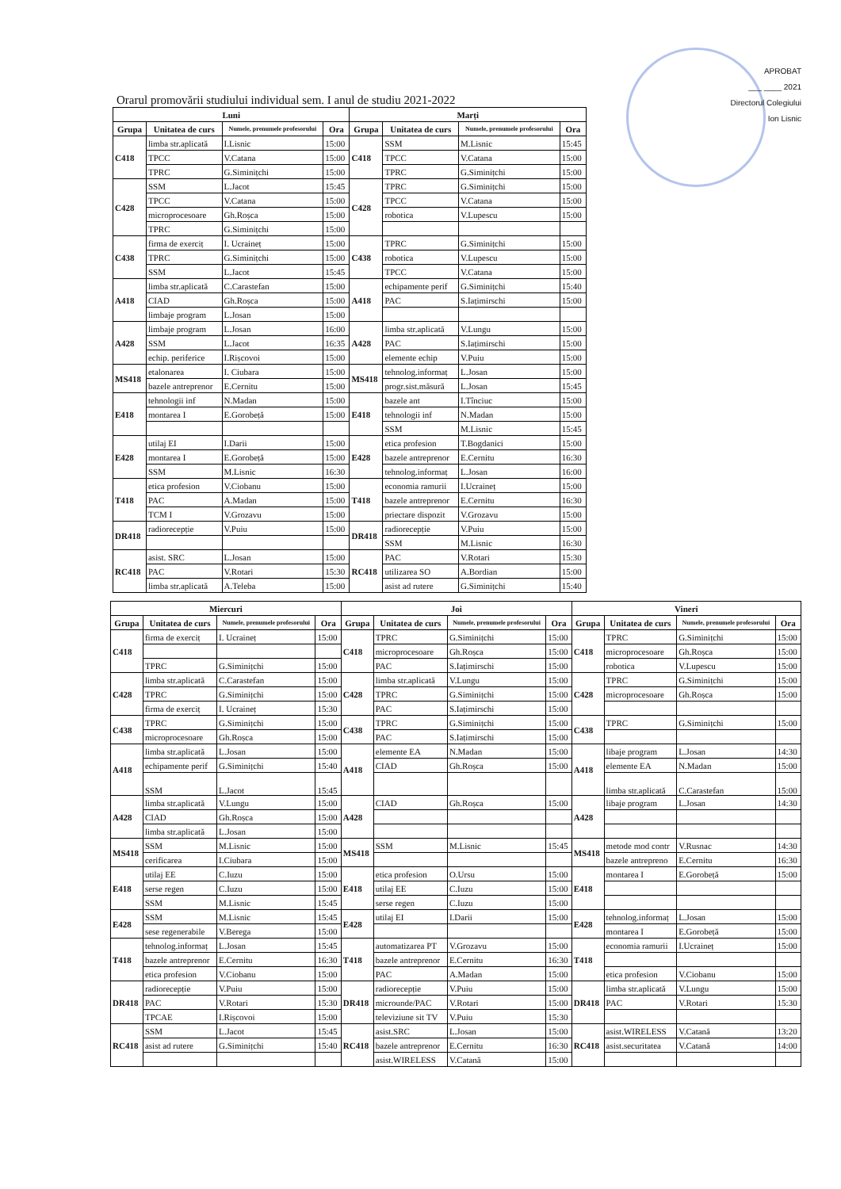APROBAT
___ ____ 2021
Directorul Colegiului
Ion Lisnic
Orarul promovării studiului individual sem. I anul de studiu 2021-2022
| Luni | | | | Marți | | | |
| --- | --- | --- | --- | --- | --- | --- | --- |
| Grupa | Unitatea de curs | Numele, prenumele profesorului | Ora | Grupa | Unitatea de curs | Numele, prenumele profesorului | Ora |
| C418 | limba str.aplicată | I.Lisnic | 15:00 | C418 | SSM | M.Lisnic | 15:45 |
| | TPCC | V.Catana | 15:00 | | TPCC | V.Catana | 15:00 |
| | TPRC | G.Siminițchi | 15:00 | | TPRC | G.Siminițchi | 15:00 |
| C428 | SSM | L.Jacot | 15:45 | C428 | TPRC | G.Siminițchi | 15:00 |
| | TPCC | V.Catana | 15:00 | | TPCC | V.Catana | 15:00 |
| | microprocesoare | Gh.Roșca | 15:00 | | robotica | V.Lupescu | 15:00 |
| | TPRC | G.Siminițchi | 15:00 | | | | |
| C438 | firma de exerciț | I. Ucraineț | 15:00 | C438 | TPRC | G.Siminițchi | 15:00 |
| | TPRC | G.Siminițchi | 15:00 | | robotica | V.Lupescu | 15:00 |
| | SSM | L.Jacot | 15:45 | | TPCC | V.Catana | 15:00 |
| A418 | limba str.aplicată | C.Carastefan | 15:00 | A418 | echipamente perif | G.Siminițchi | 15:40 |
| | CIAD | Gh.Roșca | 15:00 | | PAC | S.Iațimirschi | 15:00 |
| | limbaje program | L.Josan | 15:00 | | | | |
| A428 | limbaje program | L.Josan | 16:00 | A428 | limba str.aplicată | V.Lungu | 15:00 |
| | SSM | L.Jacot | 16:35 | | PAC | S.Iațimirschi | 15:00 |
| | echip. periferice | I.Rișcovoi | 15:00 | | elemente echip | V.Puiu | 15:00 |
| MS418 | etalonarea | I. Ciubara | 15:00 | MS418 | tehnolog.informaț | L.Josan | 15:00 |
| | bazele antreprenor | E.Cernitu | 15:00 | | progr.sist.măsură | L.Josan | 15:45 |
| E418 | tehnologii inf | N.Madan | 15:00 | E418 | bazele ant | I.Tînciuc | 15:00 |
| | montarea I | E.Gorobeță | 15:00 | | tehnologii inf | N.Madan | 15:00 |
| | | | | | SSM | M.Lisnic | 15:45 |
| E428 | utilaj EI | I.Darii | 15:00 | E428 | etica profesion | T.Bogdanici | 15:00 |
| | montarea I | E.Gorobeță | 15:00 | | bazele antreprenor | E.Cernitu | 16:30 |
| | SSM | M.Lisnic | 16:30 | | tehnolog.informaț | L.Josan | 16:00 |
| T418 | etica profesion | V.Ciobanu | 15:00 | T418 | economia ramurii | I.Ucraineț | 15:00 |
| | PAC | A.Madan | 15:00 | | bazele antreprenor | E.Cernitu | 16:30 |
| | TCM I | V.Grozavu | 15:00 | | priectare dispozit | V.Grozavu | 15:00 |
| DR418 | radiorecepție | V.Puiu | 15:00 | DR418 | radiorecepție | V.Puiu | 15:00 |
| | | | | | SSM | M.Lisnic | 16:30 |
| RC418 | asist. SRC | L.Josan | 15:00 | RC418 | PAC | V.Rotari | 15:30 |
| | PAC | V.Rotari | 15:30 | | utilizarea SO | A.Bordian | 15:00 |
| | limba str.aplicată | A.Teleba | 15:00 | | asist ad rutere | G.Siminițchi | 15:40 |
| Miercuri | | | | Joi | | | | Vineri | | | |
| --- | --- | --- | --- | --- | --- | --- | --- | --- | --- | --- | --- |
| Grupa | Unitatea de curs | Numele, prenumele profesorului | Ora | Grupa | Unitatea de curs | Numele, prenumele profesorului | Ora | Grupa | Unitatea de curs | Numele, prenumele profesorului | Ora |
| C418 | firma de exerciț | I. Ucraineț | 15:00 | C418 | TPRC | G.Siminițchi | 15:00 | C418 | TPRC | G.Siminițchi | 15:00 |
| | | | | | microprocesoare | Gh.Roșca | 15:00 | | microprocesoare | Gh.Roșca | 15:00 |
| | TPRC | G.Siminițchi | 15:00 | | PAC | S.Iațimirschi | 15:00 | | robotica | V.Lupescu | 15:00 |
| C428 | limba str.aplicată | C.Carastefan | 15:00 | C428 | limba str.aplicată | V.Lungu | 15:00 | C428 | TPRC | G.Siminițchi | 15:00 |
| | TPRC | G.Siminițchi | 15:00 | | TPRC | G.Siminițchi | 15:00 | | microprocesoare | Gh.Roșca | 15:00 |
| | firma de exerciț | I. Ucraineț | 15:30 | | PAC | S.Iațimirschi | 15:00 | | | | |
| C438 | TPRC | G.Siminițchi | 15:00 | C438 | TPRC | G.Siminițchi | 15:00 | C438 | TPRC | G.Siminițchi | 15:00 |
| | microprocesoare | Gh.Roșca | 15:00 | | PAC | S.Iațimirschi | 15:00 | | | | |
| A418 | limba str.aplicată | L.Josan | 15:00 | A418 | elemente EA | N.Madan | 15:00 | A418 | libaje program | L.Josan | 14:30 |
| | echipamente perif | G.Siminițchi | 15:40 | | CIAD | Gh.Roșca | 15:00 | | elemente EA | N.Madan | 15:00 |
| | SSM | L.Jacot | 15:45 | | | | | | limba str.aplicată | C.Carastefan | 15:00 |
| A428 | limba str.aplicată | V.Lungu | 15:00 | A428 | CIAD | Gh.Roșca | 15:00 | A428 | libaje program | L.Josan | 14:30 |
| | CIAD | Gh.Roșca | 15:00 | | | | | | | | |
| | limba str.aplicată | L.Josan | 15:00 | | | | | | | | |
| MS418 | SSM | M.Lisnic | 15:00 | MS418 | SSM | M.Lisnic | 15:45 | MS418 | metode mod contr | V.Rusnac | 14:30 |
| | cerificarea | I.Ciubara | 15:00 | | | | | | bazele antrepreno | E.Cernitu | 16:30 |
| E418 | utilaj EE | C.Iuzu | 15:00 | E418 | etica profesion | O.Ursu | 15:00 | E418 | montarea I | E.Gorobeță | 15:00 |
| | serse regen | C.Iuzu | 15:00 | | utilaj EE | C.Iuzu | 15:00 | | | | |
| | SSM | M.Lisnic | 15:45 | | serse regen | C.Iuzu | 15:00 | | | | |
| E428 | SSM | M.Lisnic | 15:45 | E428 | utilaj EI | I.Darii | 15:00 | E428 | tehnolog.informaț | L.Josan | 15:00 |
| | sese regenerabile | V.Berega | 15:00 | | | | | | montarea I | E.Gorobeță | 15:00 |
| T418 | tehnolog.informaț | L.Josan | 15:45 | T418 | automatizarea PT | V.Grozavu | 15:00 | T418 | economia ramurii | I.Ucraineț | 15:00 |
| | bazele antreprenor | E.Cernitu | 16:30 | | bazele antreprenor | E.Cernitu | 16:30 | | | | |
| | etica profesion | V.Ciobanu | 15:00 | | PAC | A.Madan | 15:00 | | etica profesion | V.Ciobanu | 15:00 |
| DR418 | radiorecepție | V.Puiu | 15:00 | DR418 | radiorecepție | V.Puiu | 15:00 | DR418 | limba str.aplicată | V.Lungu | 15:00 |
| | PAC | V.Rotari | 15:30 | | microunde/PAC | V.Rotari | 15:00 | | PAC | V.Rotari | 15:30 |
| | TPCAE | I.Rișcovoi | 15:00 | | televiziune sit TV | V.Puiu | 15:30 | | | | |
| RC418 | SSM | L.Jacot | 15:45 | RC418 | asist.SRC | L.Josan | 15:00 | RC418 | asist.WIRELESS | V.Catană | 13:20 |
| | asist ad rutere | G.Siminițchi | 15:40 | | bazele antreprenor | E.Cernitu | 16:30 | | asist.securitatea | V.Catană | 14:00 |
| | | | | | asist.WIRELESS | V.Catană | 15:00 | | | | |